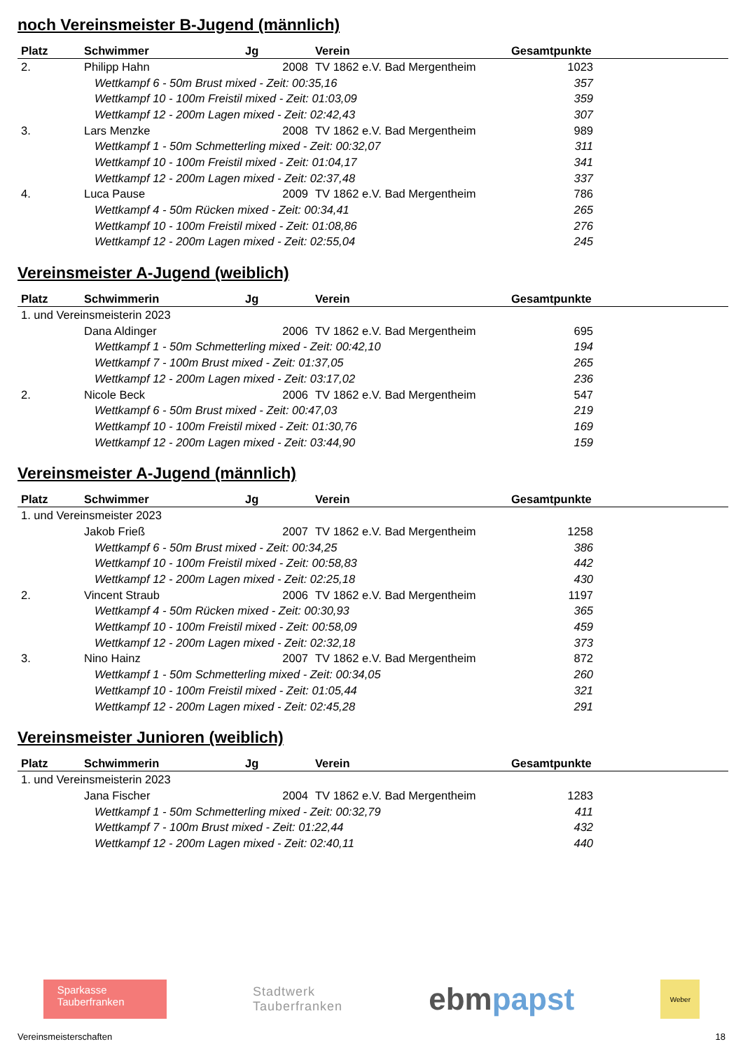noch Vereinsmeister B-Jugend (männlich)
| Platz | Schwimmer | Jg | Verein | Gesamtpunkte |
| --- | --- | --- | --- | --- |
| 2. | Philipp Hahn | 2008 | TV 1862 e.V. Bad Mergentheim | 1023 |
| Wettkampf 6 - 50m Brust mixed - Zeit: 00:35,16 | | | | 357 |
| Wettkampf 10 - 100m Freistil mixed - Zeit: 01:03,09 | | | | 359 |
| Wettkampf 12 - 200m Lagen mixed - Zeit: 02:42,43 | | | | 307 |
| 3. | Lars Menzke | 2008 | TV 1862 e.V. Bad Mergentheim | 989 |
| Wettkampf 1 - 50m Schmetterling mixed - Zeit: 00:32,07 | | | | 311 |
| Wettkampf 10 - 100m Freistil mixed - Zeit: 01:04,17 | | | | 341 |
| Wettkampf 12 - 200m Lagen mixed - Zeit: 02:37,48 | | | | 337 |
| 4. | Luca Pause | 2009 | TV 1862 e.V. Bad Mergentheim | 786 |
| Wettkampf 4 - 50m Rücken mixed - Zeit: 00:34,41 | | | | 265 |
| Wettkampf 10 - 100m Freistil mixed - Zeit: 01:08,86 | | | | 276 |
| Wettkampf 12 - 200m Lagen mixed - Zeit: 02:55,04 | | | | 245 |
Vereinsmeister A-Jugend (weiblich)
| Platz | Schwimmerin | Jg | Verein | Gesamtpunkte |
| --- | --- | --- | --- | --- |
| 1. und Vereinsmeisterin 2023 | | | | |
| | Dana Aldinger | 2006 | TV 1862 e.V. Bad Mergentheim | 695 |
| Wettkampf 1 - 50m Schmetterling mixed - Zeit: 00:42,10 | | | | 194 |
| Wettkampf 7 - 100m Brust mixed - Zeit: 01:37,05 | | | | 265 |
| Wettkampf 12 - 200m Lagen mixed - Zeit: 03:17,02 | | | | 236 |
| 2. | Nicole Beck | 2006 | TV 1862 e.V. Bad Mergentheim | 547 |
| Wettkampf 6 - 50m Brust mixed - Zeit: 00:47,03 | | | | 219 |
| Wettkampf 10 - 100m Freistil mixed - Zeit: 01:30,76 | | | | 169 |
| Wettkampf 12 - 200m Lagen mixed - Zeit: 03:44,90 | | | | 159 |
Vereinsmeister A-Jugend (männlich)
| Platz | Schwimmer | Jg | Verein | Gesamtpunkte |
| --- | --- | --- | --- | --- |
| 1. und Vereinsmeister 2023 | | | | |
| | Jakob Frieß | 2007 | TV 1862 e.V. Bad Mergentheim | 1258 |
| Wettkampf 6 - 50m Brust mixed - Zeit: 00:34,25 | | | | 386 |
| Wettkampf 10 - 100m Freistil mixed - Zeit: 00:58,83 | | | | 442 |
| Wettkampf 12 - 200m Lagen mixed - Zeit: 02:25,18 | | | | 430 |
| 2. | Vincent Straub | 2006 | TV 1862 e.V. Bad Mergentheim | 1197 |
| Wettkampf 4 - 50m Rücken mixed - Zeit: 00:30,93 | | | | 365 |
| Wettkampf 10 - 100m Freistil mixed - Zeit: 00:58,09 | | | | 459 |
| Wettkampf 12 - 200m Lagen mixed - Zeit: 02:32,18 | | | | 373 |
| 3. | Nino Hainz | 2007 | TV 1862 e.V. Bad Mergentheim | 872 |
| Wettkampf 1 - 50m Schmetterling mixed - Zeit: 00:34,05 | | | | 260 |
| Wettkampf 10 - 100m Freistil mixed - Zeit: 01:05,44 | | | | 321 |
| Wettkampf 12 - 200m Lagen mixed - Zeit: 02:45,28 | | | | 291 |
Vereinsmeister Junioren (weiblich)
| Platz | Schwimmerin | Jg | Verein | Gesamtpunkte |
| --- | --- | --- | --- | --- |
| 1. und Vereinsmeisterin 2023 | | | | |
| | Jana Fischer | 2004 | TV 1862 e.V. Bad Mergentheim | 1283 |
| Wettkampf 1 - 50m Schmetterling mixed - Zeit: 00:32,79 | | | | 411 |
| Wettkampf 7 - 100m Brust mixed - Zeit: 01:22,44 | | | | 432 |
| Wettkampf 12 - 200m Lagen mixed - Zeit: 02:40,11 | | | | 440 |
Sparkasse
Tauberfranken
Stadtwerk
Tauberfranken
ebmpapst
Weber
Vereinsmeisterschaften 18